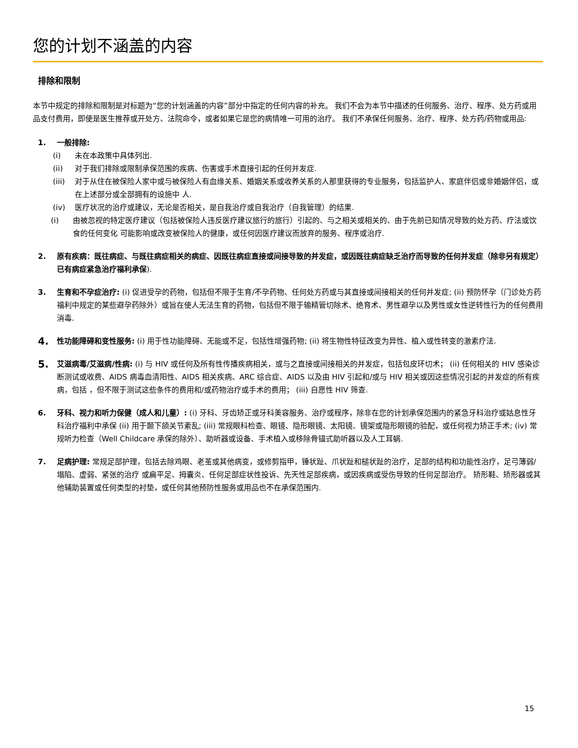您的计划不涵盖的内容
排除和限制
本节中规定的排除和限制是对标题为“您的计划涵盖的内容”部分中指定的任何内容的补充。 我们不会为本节中描述的任何服务、治疗、程序、处方药或用品支付费用，即使是医生推荐或开处方、法院命令，或者如果它是您的病情唯一可用的治疗。 我们不承保任何服务、治疗、程序、处方药/药物或用品:
1. 一般排除:
(i) 未在本政策中具体列出.
(ii) 对于我们排除或限制承保范围的疾病、伤害或手术直接引起的任何并发症.
(iii) 对于从住在被保险人家中或与被保险人有血缘关系、婚姻关系或收养关系的人那里获得的专业服务，包括监护人、家庭伴侣或非婚姻伴侣，或在上述部分或全部拥有的设施中 人.
(iv) 医疗状况的治疗或建议，无论是否相关，是自我治疗或自我治疗（自我管理）的结果.
(i) 由被忽视的特定医疗建议（包括被保险人违反医疗建议旅行的旅行）引起的、与之相关或相关的、由于先前已知情况导致的处方药、疗法或饮食的任何变化 可能影响或改变被保险人的健康，或任何因医疗建议而放弃的服务、程序或治疗.
2. 原有疾病：既往病症、与既往病症相关的病症、因既往病症直接或间接导致的并发症，或因既往病症缺乏治疗而导致的任何并发症（除非另有规定） 已有病症紧急治疗福利承保).
3. 生育和不孕症治疗: (i) 促进受孕的药物，包括但不限于生育/不孕药物、任何处方药或与其直接或间接相关的任何并发症; (ii) 预防怀孕（门诊处方药福利中规定的某些避孕药除外）或旨在使人无法生育的药物，包括但不限于输精管切除术、绝育术、男性避孕以及男性或女性逆转性行为的任何费用 消毒.
4. 性功能障碍和变性服务: (i) 用于性功能障碍、无能或不足，包括性增强药物; (ii) 将生物性特征改变为异性、植入或性转变的激素疗法.
5. 艾滋病毒/艾滋病/性病: (i) 与 HIV 或任何及所有性传播疾病相关，或与之直接或间接相关的并发症，包括包皮环切术； (ii) 任何相关的 HIV 感染诊断测试或收费、AIDS 病毒血清阳性、AIDS 相关疾病、ARC 综合症、AIDS 以及由 HIV 引起和/或与 HIV 相关或因这些情况引起的并发症的所有疾病，包括 ，但不限于测试这些条件的费用和/或药物治疗或手术的费用； (iii) 自愿性 HIV 筛查.
6. 牙科、视力和听力保健（成人和儿童）: (i) 牙科、牙齿矫正或牙科美容服务、治疗或程序，除非在您的计划承保范围内的紧急牙科治疗或姑息性牙科治疗福利中承保 (ii) 用于颞下颌关节紊乱; (iii) 常规眼科检查、眼镜、隐形眼镜、太阳镜、镜架或隐形眼镜的验配，或任何视力矫正手术; (iv) 常规听力检查（Well Childcare 承保的除外）、助听器或设备、手术植入或移除骨锚式助听器以及人工耳蜗.
7. 足病护理: 常规足部护理，包括去除鸡眼、老茧或其他病变，或修剪指甲，锤状趾、爪状趾和槌状趾的治疗，足部的结构和功能性治疗，足弓薄弱/塌陷、虚弱、紧张的治疗 或扁平足、拇囊炎、任何足部症状性投诉、先天性足部疾病，或因疾病或受伤导致的任何足部治疗。 矫形鞋、矫形器或其他辅助装置或任何类型的衬垫，或任何其他预防性服务或用品也不在承保范围内.
15